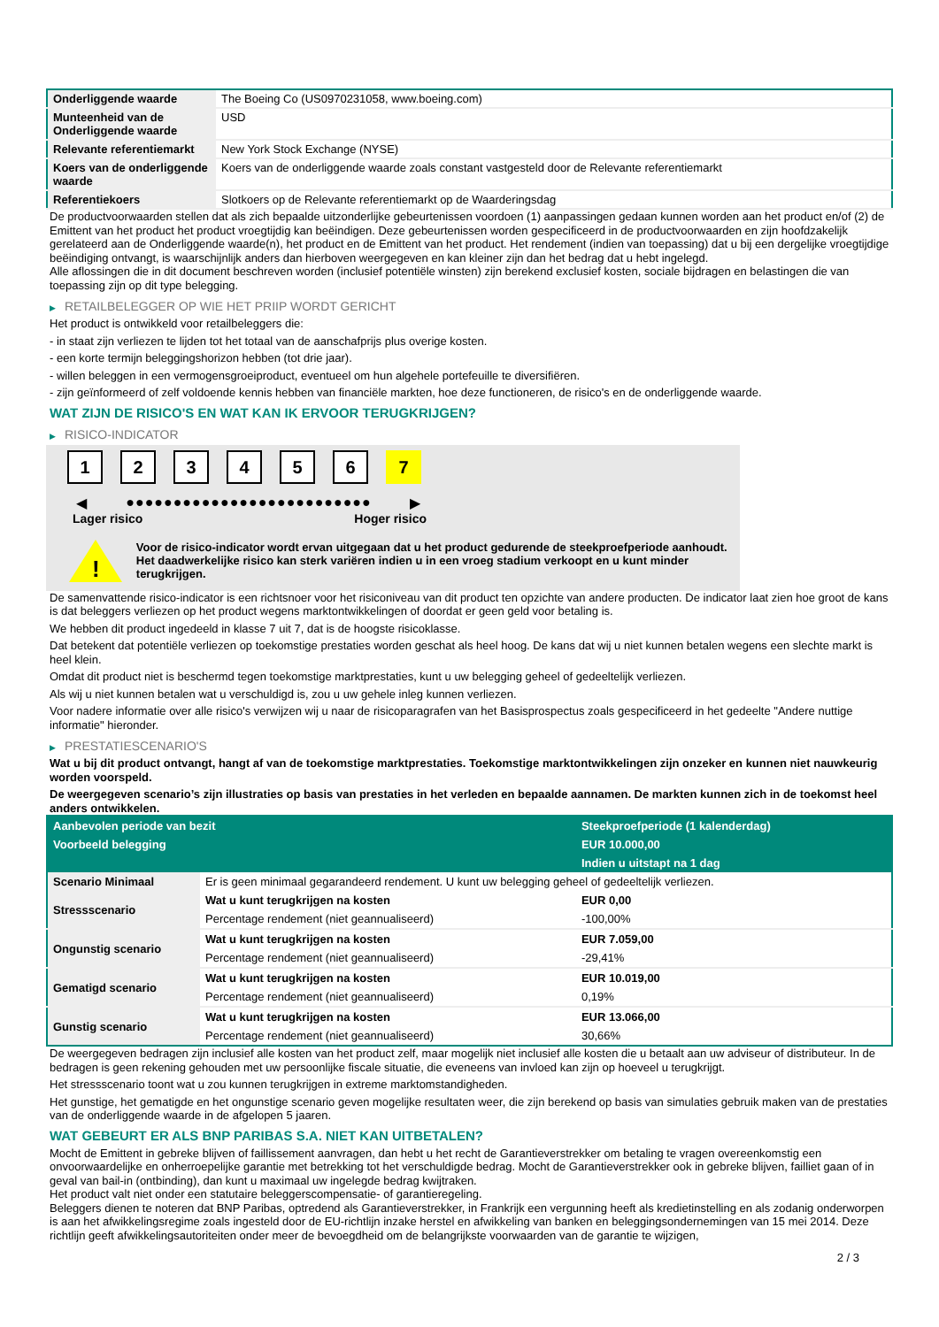| Onderliggende waarde | The Boeing Co (US0970231058, www.boeing.com) |
| Munteenheid van de Onderliggende waarde | USD |
| Relevante referentiemarkt | New York Stock Exchange (NYSE) |
| Koers van de onderliggende waarde | Koers van de onderliggende waarde zoals constant vastgesteld door de Relevante referentiemarkt |
| Referentiekoers | Slotkoers op de Relevante referentiemarkt op de Waarderingsdag |
De productvoorwaarden stellen dat als zich bepaalde uitzonderlijke gebeurtenissen voordoen (1) aanpassingen gedaan kunnen worden aan het product en/of (2) de Emittent van het product het product vroegtijdig kan beëindigen. Deze gebeurtenissen worden gespecificeerd in de productvoorwaarden en zijn hoofdzakelijk gerelateerd aan de Onderliggende waarde(n), het product en de Emittent van het product. Het rendement (indien van toepassing) dat u bij een dergelijke vroegtijdige beëindiging ontvangt, is waarschijnlijk anders dan hierboven weergegeven en kan kleiner zijn dan het bedrag dat u hebt ingelegd.
Alle aflossingen die in dit document beschreven worden (inclusief potentiële winsten) zijn berekend exclusief kosten, sociale bijdragen en belastingen die van toepassing zijn op dit type belegging.
▶ RETAILBELEGGER OP WIE HET PRIIP WORDT GERICHT
Het product is ontwikkeld voor retailbeleggers die:
- in staat zijn verliezen te lijden tot het totaal van de aanschafprijs plus overige kosten.
- een korte termijn beleggingshorizon hebben (tot drie jaar).
- willen beleggen in een vermogensgroeiproduct, eventueel om hun algehele portefeuille te diversifiëren.
- zijn geïnformeerd of zelf voldoende kennis hebben van financiële markten, hoe deze functioneren, de risico's en de onderliggende waarde.
WAT ZIJN DE RISICO'S EN WAT KAN IK ERVOOR TERUGKRIJGEN?
▶ RISICO-INDICATOR
1 2 3 4 5 6 7
◀ ●●●●●●●●●●●●●●●●●●●●●●●●●● ▶
Lager risico Hoger risico
!
Voor de risico-indicator wordt ervan uitgegaan dat u het product gedurende de steekproefperiode aanhoudt.
Het daadwerkelijke risico kan sterk variëren indien u in een vroeg stadium verkoopt en u kunt minder terugkrijgen.
De samenvattende risico-indicator is een richtsnoer voor het risiconiveau van dit product ten opzichte van andere producten. De indicator laat zien hoe groot de kans is dat beleggers verliezen op het product wegens marktontwikkelingen of doordat er geen geld voor betaling is.
We hebben dit product ingedeeld in klasse 7 uit 7, dat is de hoogste risicoklasse.
Dat betekent dat potentiële verliezen op toekomstige prestaties worden geschat als heel hoog. De kans dat wij u niet kunnen betalen wegens een slechte markt is heel klein.
Omdat dit product niet is beschermd tegen toekomstige marktprestaties, kunt u uw belegging geheel of gedeeltelijk verliezen.
Als wij u niet kunnen betalen wat u verschuldigd is, zou u uw gehele inleg kunnen verliezen.
Voor nadere informatie over alle risico's verwijzen wij u naar de risicoparagrafen van het Basisprospectus zoals gespecificeerd in het gedeelte "Andere nuttige informatie" hieronder.
▶ PRESTATIESCENARIO'S
Wat u bij dit product ontvangt, hangt af van de toekomstige marktprestaties. Toekomstige marktontwikkelingen zijn onzeker en kunnen niet nauwkeurig worden voorspeld.
De weergegeven scenario’s zijn illustraties op basis van prestaties in het verleden en bepaalde aannamen. De markten kunnen zich in de toekomst heel anders ontwikkelen.
| Aanbevolen periode van bezit | | Steekproefperiode (1 kalenderdag) |
| --- | --- | --- |
| Voorbeeld belegging | | EUR 10.000,00 |
| | | Indien u uitstapt na 1 dag |
| Scenario Minimaal | Er is geen minimaal gegarandeerd rendement. U kunt uw belegging geheel of gedeeltelijk verliezen. | |
| Stressscenario | Wat u kunt terugkrijgen na kosten | EUR 0,00 |
| | Percentage rendement (niet geannualiseerd) | -100,00% |
| Ongunstig scenario | Wat u kunt terugkrijgen na kosten | EUR 7.059,00 |
| | Percentage rendement (niet geannualiseerd) | -29,41% |
| Gematigd scenario | Wat u kunt terugkrijgen na kosten | EUR 10.019,00 |
| | Percentage rendement (niet geannualiseerd) | 0,19% |
| Gunstig scenario | Wat u kunt terugkrijgen na kosten | EUR 13.066,00 |
| | Percentage rendement (niet geannualiseerd) | 30,66% |
De weergegeven bedragen zijn inclusief alle kosten van het product zelf, maar mogelijk niet inclusief alle kosten die u betaalt aan uw adviseur of distributeur. In de bedragen is geen rekening gehouden met uw persoonlijke fiscale situatie, die eveneens van invloed kan zijn op hoeveel u terugkrijgt.
Het stressscenario toont wat u zou kunnen terugkrijgen in extreme marktomstandigheden.
Het gunstige, het gematigde en het ongunstige scenario geven mogelijke resultaten weer, die zijn berekend op basis van simulaties gebruik maken van de prestaties van de onderliggende waarde in de afgelopen 5 jaaren.
WAT GEBEURT ER ALS BNP PARIBAS S.A. NIET KAN UITBETALEN?
Mocht de Emittent in gebreke blijven of faillissement aanvragen, dan hebt u het recht de Garantieverstrekker om betaling te vragen overeenkomstig een onvoorwaardelijke en onherroepelijke garantie met betrekking tot het verschuldigde bedrag. Mocht de Garantieverstrekker ook in gebreke blijven, failliet gaan of in geval van bail-in (ontbinding), dan kunt u maximaal uw ingelegde bedrag kwijtraken.
Het product valt niet onder een statutaire beleggerscompensatie- of garantieregeling.
Beleggers dienen te noteren dat BNP Paribas, optredend als Garantieverstrekker, in Frankrijk een vergunning heeft als kredietinstelling en als zodanig onderworpen is aan het afwikkelingsregime zoals ingesteld door de EU-richtlijn inzake herstel en afwikkeling van banken en beleggingsondernemingen van 15 mei 2014. Deze richtlijn geeft afwikkelingsautoriteiten onder meer de bevoegdheid om de belangrijkste voorwaarden van de garantie te wijzigen,
2 / 3